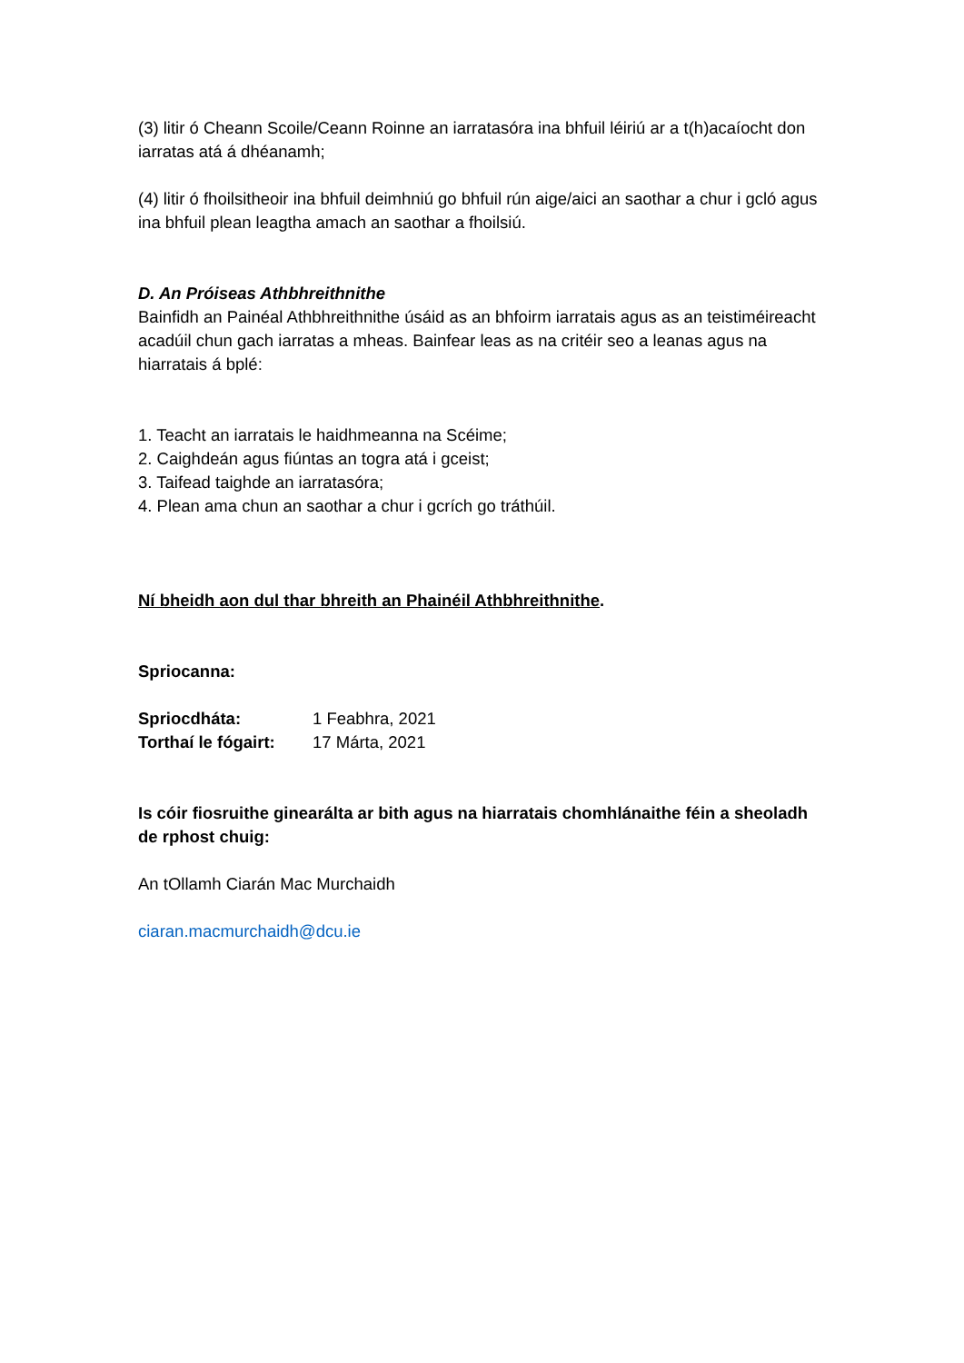(3) litir ó Cheann Scoile/Ceann Roinne an iarratasóra ina bhfuil léiriú ar a t(h)acaíocht don iarratas atá á dhéanamh;
(4) litir ó fhoilsitheoir ina bhfuil deimhniú go bhfuil rún aige/aici an saothar a chur i gcló agus ina bhfuil plean leagtha amach an saothar a fhoilsiú.
D. An Próiseas Athbhreithnithe
Bainfidh an Painéal Athbhreithnithe úsáid as an bhfoirm iarratais agus as an teistiméireacht acadúil chun gach iarratas a mheas. Bainfear leas as na critéir seo a leanas agus na hiarratais á bplé:
1. Teacht an iarratais le haidhmeanna na Scéime;
2. Caighdeán agus fiúntas an togra atá i gceist;
3. Taifead taighde an iarratasóra;
4. Plean ama chun an saothar a chur i gcrích go tráthúil.
Ní bheidh aon dul thar bhreith an Phainéil Athbhreithnithe.
Spriocanna:
| Spriocdháta: | 1 Feabhra, 2021 |
| Torthaí le fógairt: | 17 Márta, 2021 |
Is cóir fiosruithe ginearálta ar bith agus na hiarratais chomhlánaithe féin a sheoladh de rphost chuig:
An tOllamh Ciarán Mac Murchaidh
ciaran.macmurchaidh@dcu.ie